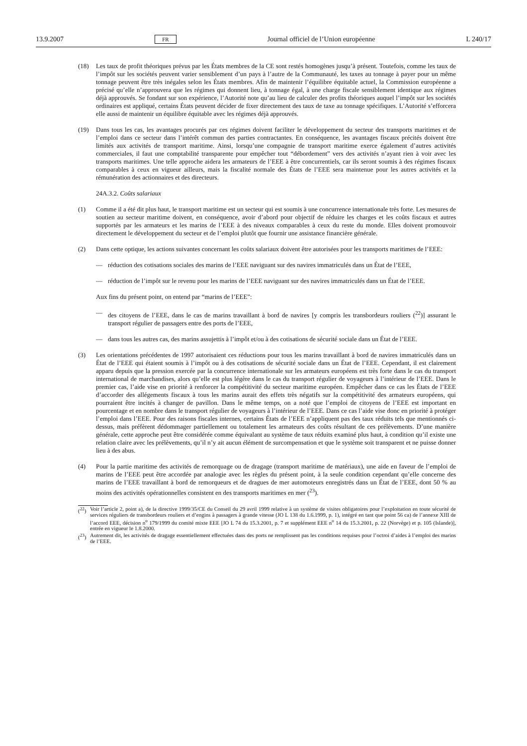13.9.2007 FR Journal officiel de l’Union européenne L 240/17
(18) Les taux de profit théoriques prévus par les États membres de la CE sont restés homogènes jusqu’à présent. Toutefois, comme les taux de l’impôt sur les sociétés peuvent varier sensiblement d’un pays à l’autre de la Communauté, les taxes au tonnage à payer pour un même tonnage peuvent être très inégales selon les États membres. Afin de maintenir l’équilibre équitable actuel, la Commission européenne a précisé qu’elle n’approuvera que les régimes qui donnent lieu, à tonnage égal, à une charge fiscale sensiblement identique aux régimes déjà approuvés. Se fondant sur son expérience, l’Autorité note qu’au lieu de calculer des profits théoriques auquel l’impôt sur les sociétés ordinaires est appliqué, certains États peuvent décider de fixer directement des taux de taxe au tonnage spécifiques. L’Autorité s’efforcera elle aussi de maintenir un équilibre équitable avec les régimes déjà approuvés.
(19) Dans tous les cas, les avantages procurés par ces régimes doivent faciliter le développement du secteur des transports maritimes et de l’emploi dans ce secteur dans l’intérêt commun des parties contractantes. En conséquence, les avantages fiscaux précités doivent être limités aux activités de transport maritime. Ainsi, lorsqu’une compagnie de transport maritime exerce également d’autres activités commerciales, il faut une comptabilité transparente pour empêcher tout “débordement” vers des activités n’ayant rien à voir avec les transports maritimes. Une telle approche aidera les armateurs de l’EEE à être concurrentiels, car ils seront soumis à des régimes fiscaux comparables à ceux en vigueur ailleurs, mais la fiscalité normale des États de l’EEE sera maintenue pour les autres activités et la rémunération des actionnaires et des directeurs.
24A.3.2. Coûts salariaux
(1) Comme il a été dit plus haut, le transport maritime est un secteur qui est soumis à une concurrence internationale très forte. Les mesures de soutien au secteur maritime doivent, en conséquence, avoir d’abord pour objectif de réduire les charges et les coûts fiscaux et autres supportés par les armateurs et les marins de l’EEE à des niveaux comparables à ceux du reste du monde. Elles doivent promouvoir directement le développement du secteur et de l’emploi plutôt que fournir une assistance financière générale.
(2) Dans cette optique, les actions suivantes concernant les coûts salariaux doivent être autorisées pour les transports maritimes de l’EEE:
— réduction des cotisations sociales des marins de l’EEE naviguant sur des navires immatriculés dans un État de l’EEE,
— réduction de l’impôt sur le revenu pour les marins de l’EEE naviguant sur des navires immatriculés dans un État de l’EEE.
Aux fins du présent point, on entend par “marins de l’EEE”:
— des citoyens de l’EEE, dans le cas de marins travaillant à bord de navires [y compris les transbordeurs rouliers (<sup>22</sup>)] assurant le transport régulier de passagers entre des ports de l’EEE,
— dans tous les autres cas, des marins assujettis à l’impôt et/ou à des cotisations de sécurité sociale dans un État de l’EEE.
(3) Les orientations précédentes de 1997 autorisaient ces réductions pour tous les marins travaillant à bord de navires immatriculés dans un État de l’EEE qui étaient soumis à l’impôt ou à des cotisations de sécurité sociale dans un État de l’EEE. Cependant, il est clairement apparu depuis que la pression exercée par la concurrence internationale sur les armateurs européens est très forte dans le cas du transport international de marchandises, alors qu’elle est plus légère dans le cas du transport régulier de voyageurs à l’intérieur de l’EEE. Dans le premier cas, l’aide vise en priorité à renforcer la compétitivité du secteur maritime européen. Empêcher dans ce cas les États de l’EEE d’accorder des allégements fiscaux à tous les marins aurait des effets très négatifs sur la compétitivité des armateurs européens, qui pourraient être incités à changer de pavillon. Dans le même temps, on a noté que l’emploi de citoyens de l’EEE est important en pourcentage et en nombre dans le transport régulier de voyageurs à l’intérieur de l’EEE. Dans ce cas l’aide vise donc en priorité à protéger l’emploi dans l’EEE. Pour des raisons fiscales internes, certains États de l’EEE n’appliquent pas des taux réduits tels que mentionnés ci-dessus, mais préfèrent dédommager partiellement ou totalement les armateurs des coûts résultant de ces prélèvements. D’une manière générale, cette approche peut être considérée comme équivalant au système de taux réduits examiné plus haut, à condition qu’il existe une relation claire avec les prélèvements, qu’il n’y ait aucun élément de surcompensation et que le système soit transparent et ne puisse donner lieu à des abus.
(4) Pour la partie maritime des activités de remorquage ou de dragage (transport maritime de matériaux), une aide en faveur de l’emploi de marins de l’EEE peut être accordée par analogie avec les règles du présent point, à la seule condition cependant qu’elle concerne des marins de l’EEE travaillant à bord de remorqueurs et de dragues de mer automoteurs enregistrés dans un État de l’EEE, dont 50 % au moins des activités opérationnelles consistent en des transports maritimes en mer (<sup>23</sup>).
(<sup>22</sup>) Voir l’article 2, point a), de la directive 1999/35/CE du Conseil du 29 avril 1999 relative à un système de visites obligatoires pour l’exploitation en toute sécurité de services réguliers de transbordeurs rouliers et d’engins à passagers à grande vitesse (JO L 138 du 1.6.1999, p. 1), intégré en tant que point 56 ca) de l’annexe XIII de l’accord EEE, décision n<sup>o</sup> 179/1999 du comité mixte EEE [JO L 74 du 15.3.2001, p. 7 et supplément EEE n<sup>o</sup> 14 du 15.3.2001, p. 22 (Norvège) et p. 105 (Islande)], entrée en vigueur le 1.8.2000.
(<sup>23</sup>) Autrement dit, les activités de dragage essentiellement effectuées dans des ports ne remplissent pas les conditions requises pour l’octroi d’aides à l’emploi des marins de l’EEE.